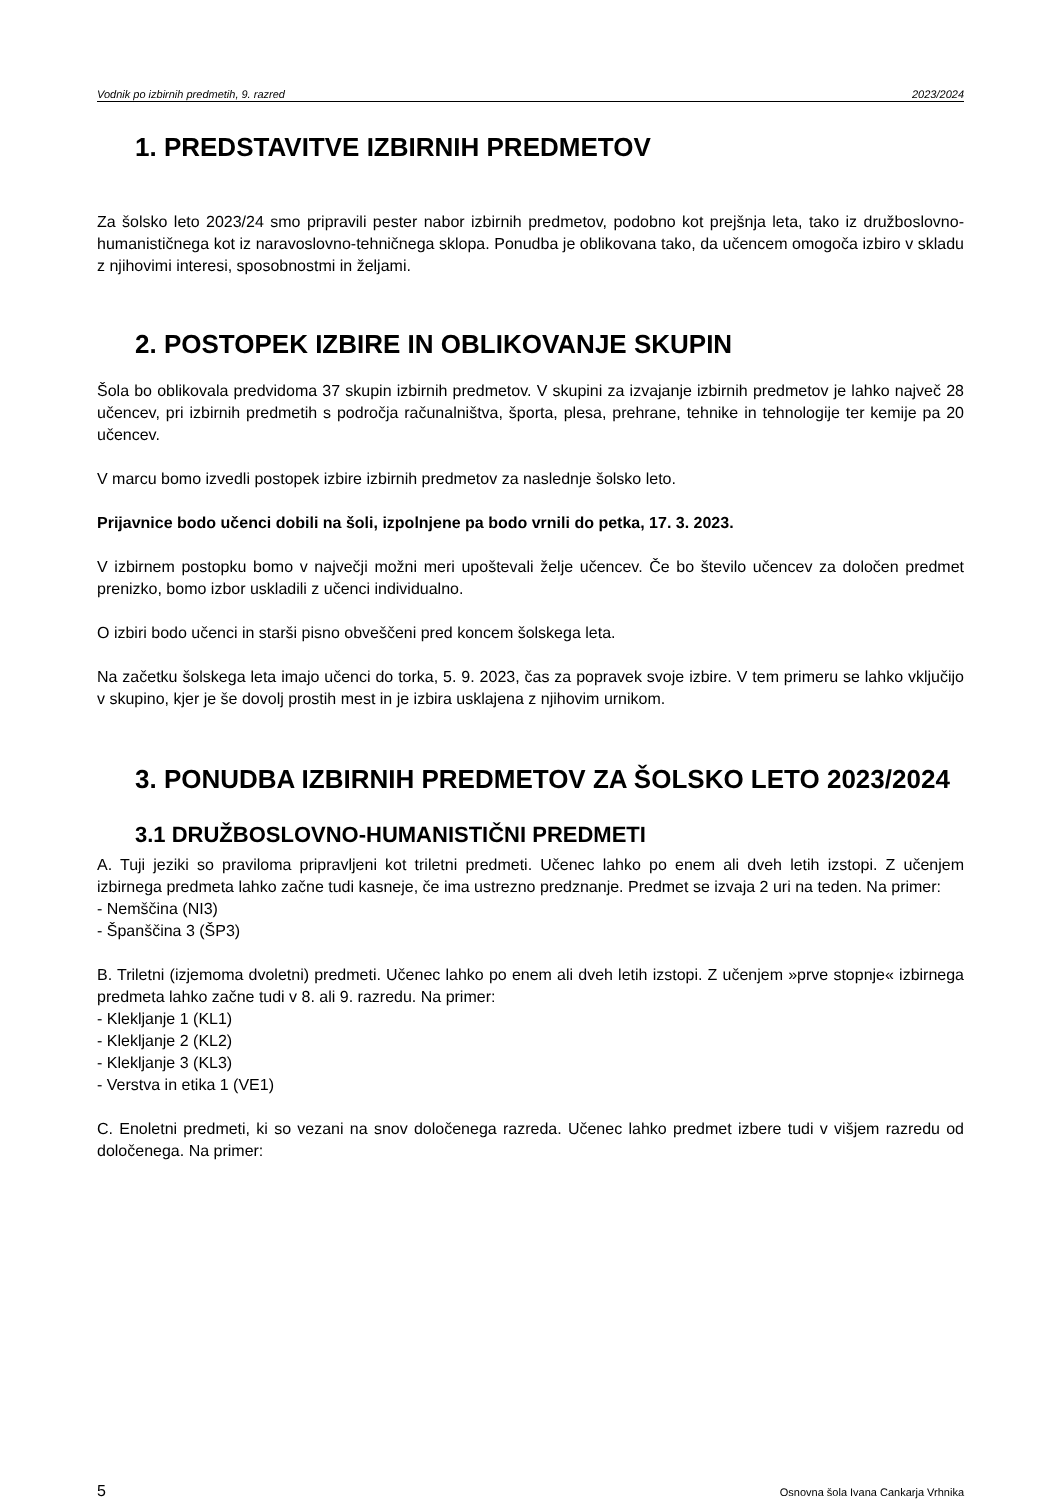Vodnik po izbirnih predmetih, 9. razred 2023/2024
1. PREDSTAVITVE IZBIRNIH PREDMETOV
Za šolsko leto 2023/24 smo pripravili pester nabor izbirnih predmetov, podobno kot prejšnja leta, tako iz družboslovno-humanističnega kot iz naravoslovno-tehničnega sklopa. Ponudba je oblikovana tako, da učencem omogoča izbiro v skladu z njihovimi interesi, sposobnostmi in željami.
2. POSTOPEK IZBIRE IN OBLIKOVANJE SKUPIN
Šola bo oblikovala predvidoma 37 skupin izbirnih predmetov. V skupini za izvajanje izbirnih predmetov je lahko največ 28 učencev, pri izbirnih predmetih s področja računalništva, športa, plesa, prehrane, tehnike in tehnologije ter kemije pa 20 učencev.
V marcu bomo izvedli postopek izbire izbirnih predmetov za naslednje šolsko leto.
Prijavnice bodo učenci dobili na šoli, izpolnjene pa bodo vrnili do petka, 17. 3. 2023.
V izbirnem postopku bomo v največji možni meri upoštevali želje učencev. Če bo število učencev za določen predmet prenizko, bomo izbor uskladili z učenci individualno.
O izbiri bodo učenci in starši pisno obveščeni pred koncem šolskega leta.
Na začetku šolskega leta imajo učenci do torka, 5. 9. 2023, čas za popravek svoje izbire. V tem primeru se lahko vključijo v skupino, kjer je še dovolj prostih mest in je izbira usklajena z njihovim urnikom.
3. PONUDBA IZBIRNIH PREDMETOV ZA ŠOLSKO LETO 2023/2024
3.1 DRUŽBOSLOVNO-HUMANISTIČNI PREDMETI
A. Tuji jeziki so praviloma pripravljeni kot triletni predmeti. Učenec lahko po enem ali dveh letih izstopi. Z učenjem izbirnega predmeta lahko začne tudi kasneje, če ima ustrezno predznanje. Predmet se izvaja 2 uri na teden. Na primer:
- Nemščina (NI3)
- Španščina 3 (ŠP3)
B. Triletni (izjemoma dvoletni) predmeti. Učenec lahko po enem ali dveh letih izstopi. Z učenjem »prve stopnje« izbirnega predmeta lahko začne tudi v 8. ali 9. razredu. Na primer:
- Klekljanje 1 (KL1)
- Klekljanje 2 (KL2)
- Klekljanje 3 (KL3)
- Verstva in etika 1 (VE1)
C. Enoletni predmeti, ki so vezani na snov določenega razreda. Učenec lahko predmet izbere tudi v višjem razredu od določenega. Na primer:
5 Osnovna šola Ivana Cankarja Vrhnika